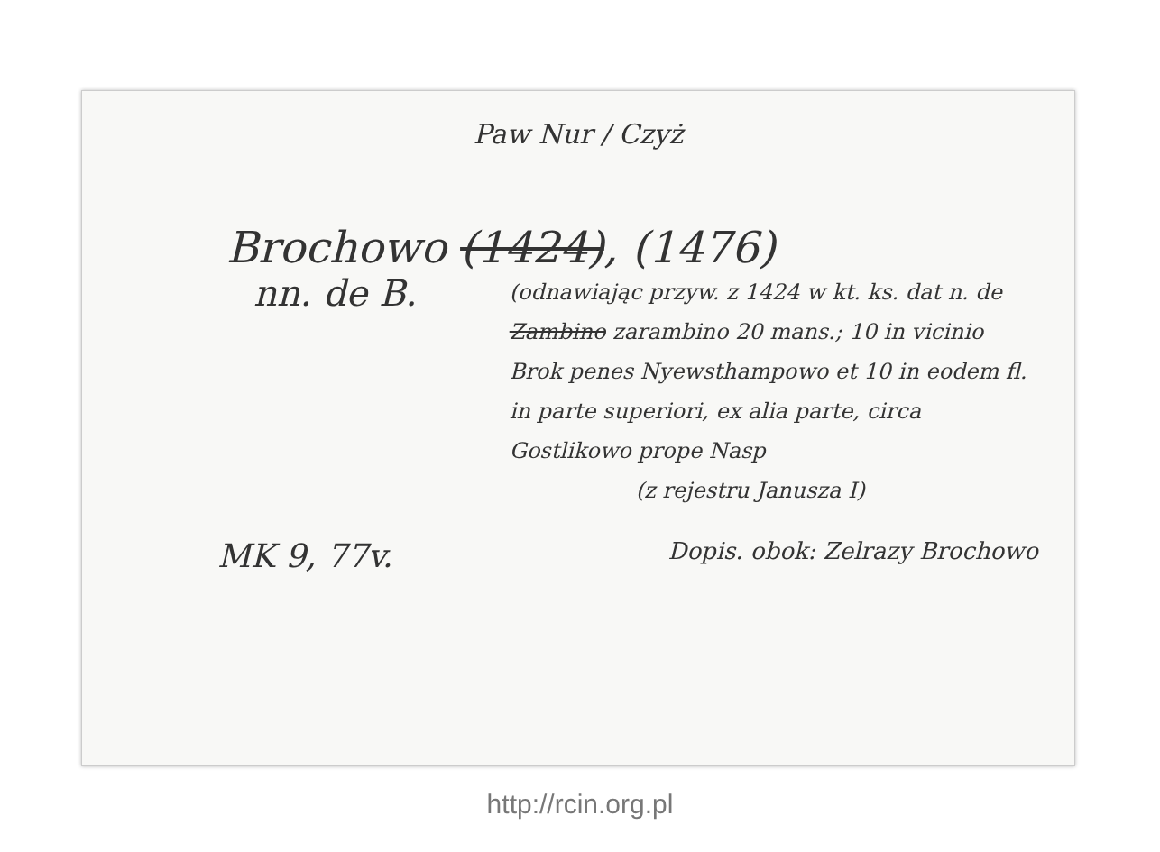Paw Nur / Czyż
Brochowo (1424), (1476)
nn. de B.
(odnawiając przyw. z 1424 w kt. ks. dat n. de Zambino zarambino 20 mans.; 10 in vicinio Brok penes Nyewsthampowo et 10 in eodem fl. in parte superiori, ex alia parte, circa Gostlikowo prope Nasp
(z rejestru Janusza I)
MK 9, 77v. Dopis. obok: Zelrazy Brochowo
http://rcin.org.pl